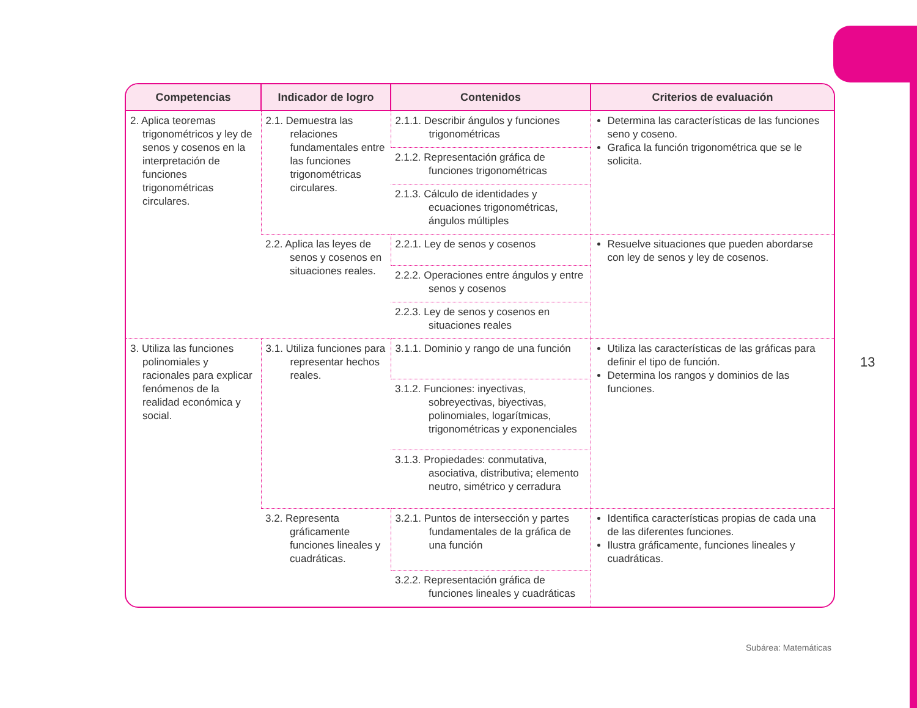| Competencias | Indicador de logro | Contenidos | Criterios de evaluación |
| --- | --- | --- | --- |
| 2. Aplica teoremas trigonométricos y ley de senos y cosenos en la interpretación de funciones trigonométricas circulares. | 2.1. Demuestra las relaciones fundamentales entre las funciones trigonométricas circulares. | 2.1.1. Describir ángulos y funciones trigonométricas | Determina las características de las funciones seno y coseno. Grafica la función trigonométrica que se le solicita. |
| | | 2.1.2. Representación gráfica de funciones trigonométricas | |
| | | 2.1.3. Cálculo de identidades y ecuaciones trigonométricas, ángulos múltiples | |
| | 2.2. Aplica las leyes de senos y cosenos en situaciones reales. | 2.2.1. Ley de senos y cosenos | Resuelve situaciones que pueden abordarse con ley de senos y ley de cosenos. |
| | | 2.2.2. Operaciones entre ángulos y entre senos y cosenos | |
| | | 2.2.3. Ley de senos y cosenos en situaciones reales | |
| 3. Utiliza las funciones polinomiales y racionales para explicar fenómenos de la realidad económica y social. | 3.1. Utiliza funciones para representar hechos reales. | 3.1.1. Dominio y rango de una función | Utiliza las características de las gráficas para definir el tipo de función. Determina los rangos y dominios de las funciones. |
| | | 3.1.2. Funciones: inyectivas, sobreyectivas, biyectivas, polinomiales, logarítmicas, trigonométricas y exponenciales | |
| | | 3.1.3. Propiedades: conmutativa, asociativa, distributiva; elemento neutro, simétrico y cerradura | |
| | 3.2. Representa gráficamente funciones lineales y cuadráticas. | 3.2.1. Puntos de intersección y partes fundamentales de la gráfica de una función | Identifica características propias de cada una de las diferentes funciones. Ilustra gráficamente, funciones lineales y cuadráticas. |
| | | 3.2.2. Representación gráfica de funciones lineales y cuadráticas | |
13
Subárea: Matemáticas